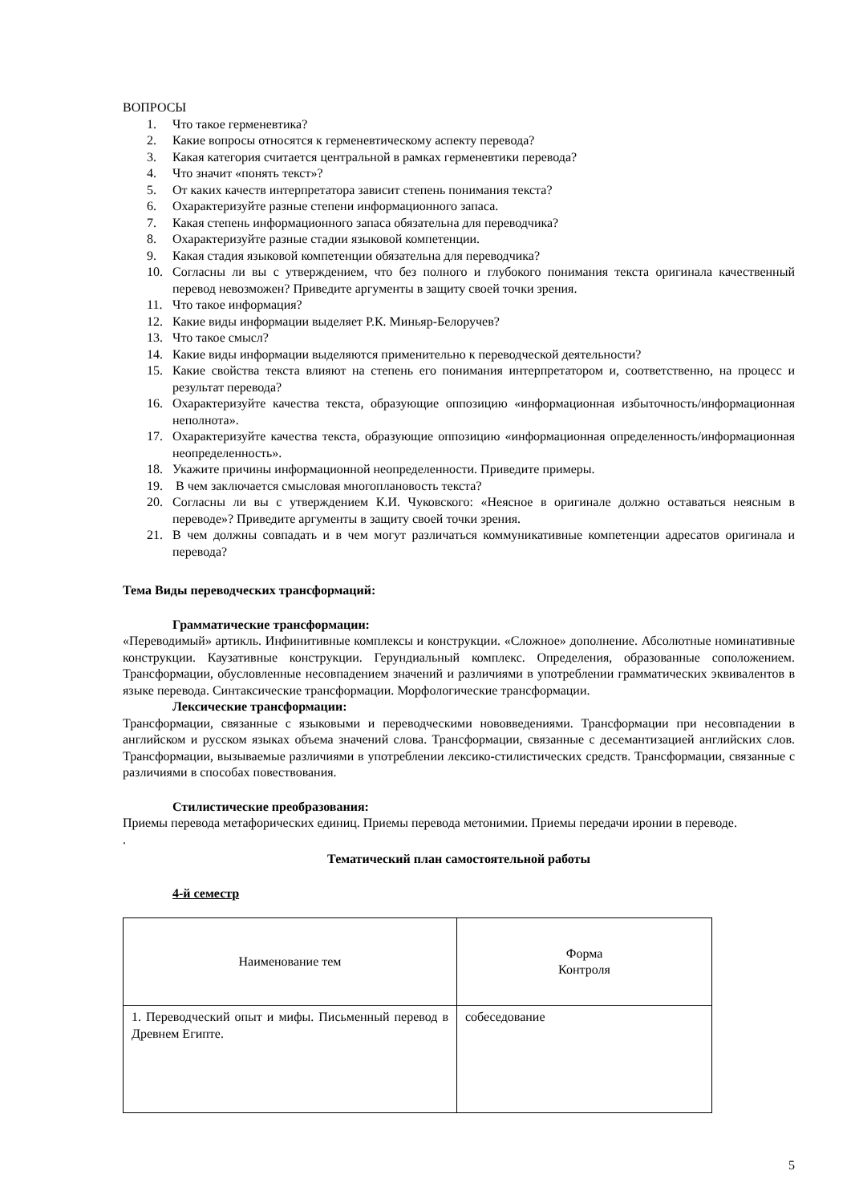ВОПРОСЫ
1. Что такое герменевтика?
2. Какие вопросы относятся к герменевтическому аспекту перевода?
3. Какая категория считается центральной в рамках герменевтики перевода?
4. Что значит «понять текст»?
5. От каких качеств интерпретатора зависит степень понимания текста?
6. Охарактеризуйте разные степени информационного запаса.
7. Какая степень информационного запаса обязательна для переводчика?
8. Охарактеризуйте разные стадии языковой компетенции.
9. Какая стадия языковой компетенции обязательна для переводчика?
10. Согласны ли вы с утверждением, что без полного и глубокого понимания текста оригинала качественный перевод невозможен? Приведите аргументы в защиту своей точки зрения.
11. Что такое информация?
12. Какие виды информации выделяет Р.К. Миньяр-Белоручев?
13. Что такое смысл?
14. Какие виды информации выделяются применительно к переводческой деятельности?
15. Какие свойства текста влияют на степень его понимания интерпретатором и, соответственно, на процесс и результат перевода?
16. Охарактеризуйте качества текста, образующие оппозицию «информационная избыточность/информационная неполнота».
17. Охарактеризуйте качества текста, образующие оппозицию «информационная определенность/информационная неопределенность».
18. Укажите причины информационной неопределенности. Приведите примеры.
19. В чем заключается смысловая многоплановость текста?
20. Согласны ли вы с утверждением К.И. Чуковского: «Неясное в оригинале должно оставаться неясным в переводе»? Приведите аргументы в защиту своей точки зрения.
21. В чем должны совпадать и в чем могут различаться коммуникативные компетенции адресатов оригинала и перевода?
Тема Виды переводческих трансформаций:
Грамматические трансформации:
«Переводимый» артикль. Инфинитивные комплексы и конструкции. «Сложное» дополнение. Абсолютные номинативные конструкции. Каузативные конструкции. Герундиальный комплекс. Определения, образованные соположением. Трансформации, обусловленные несовпадением значений и различиями в употреблении грамматических эквивалентов в языке перевода. Синтаксические трансформации. Морфологические трансформации.
Лексические трансформации:
Трансформации, связанные с языковыми и переводческими нововведениями. Трансформации при несовпадении в английском и русском языках объема значений слова. Трансформации, связанные с десемантизацией английских слов. Трансформации, вызываемые различиями в употреблении лексико-стилистических средств. Трансформации, связанные с различиями в способах повествования.
Стилистические преобразования:
Приемы перевода метафорических единиц. Приемы перевода метонимии. Приемы передачи иронии в переводе.
.
Тематический план самостоятельной работы
4-й семестр
| Наименование тем | Форма Контроля |
| 1. Переводческий опыт и мифы. Письменный перевод в Древнем Египте. | собеседование |
5